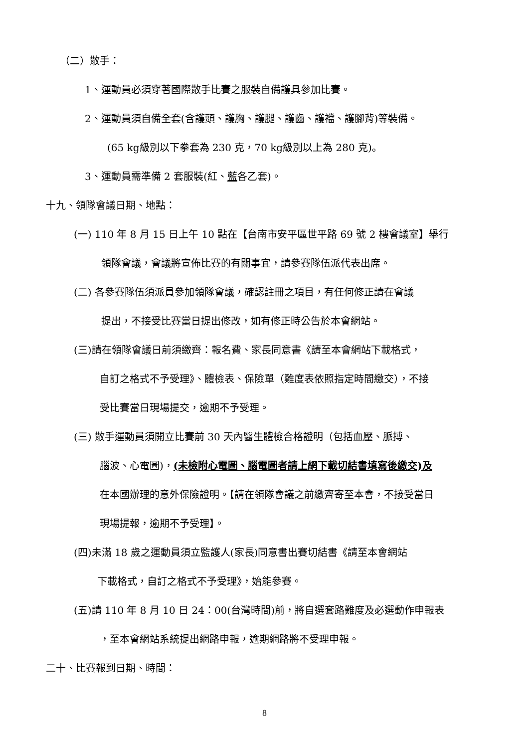（二）散手：
1、運動員必須穿著國際散手比賽之服裝自備護具參加比賽。
2、運動員須自備全套(含護頭、護胸、護腿、護齒、護襠、護腳背)等裝備。
(65 kg級別以下拳套為 230 克，70 kg級別以上為 280 克)。
3、運動員需準備 2 套服裝(紅、藍各乙套)。
十九、領隊會議日期、地點：
(一) 110 年 8 月 15 日上午 10 點在【台南市安平區世平路 69 號 2 樓會議室】舉行
領隊會議，會議將宣佈比賽的有關事宜，請參賽隊伍派代表出席。
(二) 各參賽隊伍須派員參加領隊會議，確認註冊之項目，有任何修正請在會議
提出，不接受比賽當日提出修改，如有修正時公告於本會網站。
(三)請在領隊會議日前須繳齊：報名費、家長同意書《請至本會網站下載格式，
自訂之格式不予受理》、體檢表、保險單（難度表依照指定時間繳交），不接
受比賽當日現場提交，逾期不予受理。
(三) 散手運動員須開立比賽前 30 天內醫生體檢合格證明（包括血壓、脈搏、
腦波、心電圖)，(未檢附心電圖、腦電圖者請上網下載切結書填寫後繳交)及
在本國辦理的意外保險證明。【請在領隊會議之前繳齊寄至本會，不接受當日
現場提報，逾期不予受理】。
(四)未滿 18 歲之運動員須立監護人(家長)同意書出賽切結書《請至本會網站
下載格式，自訂之格式不予受理》，始能參賽。
(五)請 110 年 8 月 10 日 24：00(台灣時間)前，將自選套路難度及必選動作申報表
，至本會網站系統提出網路申報，逾期網路將不受理申報。
二十、比賽報到日期、時間：
8